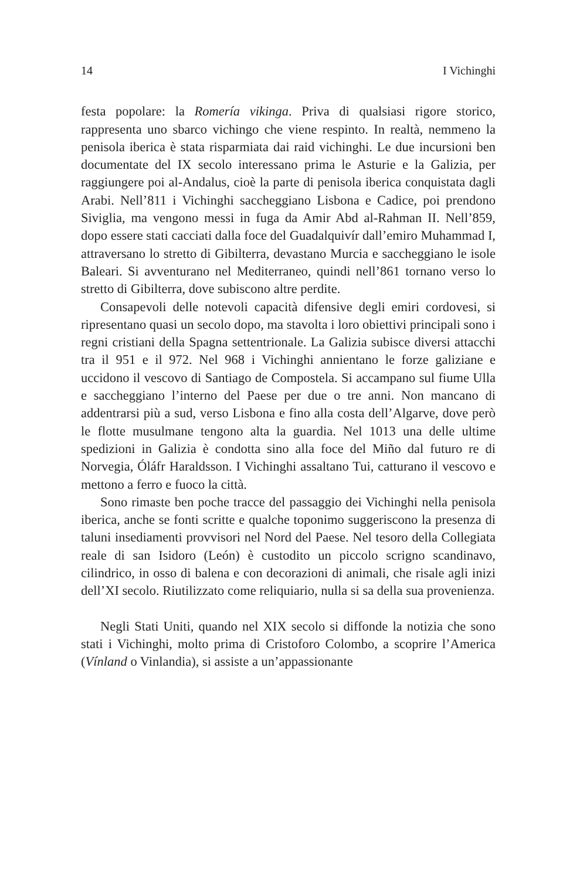14 I Vichinghi
festa popolare: la Romería vikinga. Priva di qualsiasi rigore storico, rappresenta uno sbarco vichingo che viene respinto. In realtà, nemmeno la penisola iberica è stata risparmiata dai raid vichinghi. Le due incursioni ben documentate del IX secolo interessano prima le Asturie e la Galizia, per raggiungere poi al-Andalus, cioè la parte di penisola iberica conquistata dagli Arabi. Nell’811 i Vichinghi saccheggiano Lisbona e Cadice, poi prendono Siviglia, ma vengono messi in fuga da Amir Abd al-Rahman II. Nell’859, dopo essere stati cacciati dalla foce del Guadalquivír dall’emiro Muhammad I, attraversano lo stretto di Gibilterra, devastano Murcia e saccheggiano le isole Baleari. Si avventurano nel Mediterraneo, quindi nell’861 tornano verso lo stretto di Gibilterra, dove subiscono altre perdite.
Consapevoli delle notevoli capacità difensive degli emiri cordovesi, si ripresentano quasi un secolo dopo, ma stavolta i loro obiettivi principali sono i regni cristiani della Spagna settentrionale. La Galizia subisce diversi attacchi tra il 951 e il 972. Nel 968 i Vichinghi annientano le forze galiziane e uccidono il vescovo di Santiago de Compostela. Si accampano sul fiume Ulla e saccheggiano l’interno del Paese per due o tre anni. Non mancano di addentrarsi più a sud, verso Lisbona e fino alla costa dell’Algarve, dove però le flotte musulmane tengono alta la guardia. Nel 1013 una delle ultime spedizioni in Galizia è condotta sino alla foce del Miño dal futuro re di Norvegia, Óláfr Haraldsson. I Vichinghi assaltano Tui, catturano il vescovo e mettono a ferro e fuoco la città.
Sono rimaste ben poche tracce del passaggio dei Vichinghi nella penisola iberica, anche se fonti scritte e qualche toponimo suggeriscono la presenza di taluni insediamenti provvisori nel Nord del Paese. Nel tesoro della Collegiata reale di san Isidoro (León) è custodito un piccolo scrigno scandinavo, cilindrico, in osso di balena e con decorazioni di animali, che risale agli inizi dell’XI secolo. Riutilizzato come reliquiario, nulla si sa della sua provenienza.
Negli Stati Uniti, quando nel XIX secolo si diffonde la notizia che sono stati i Vichinghi, molto prima di Cristoforo Colombo, a scoprire l’America (Vínland o Vinlandia), si assiste a un’appassionante